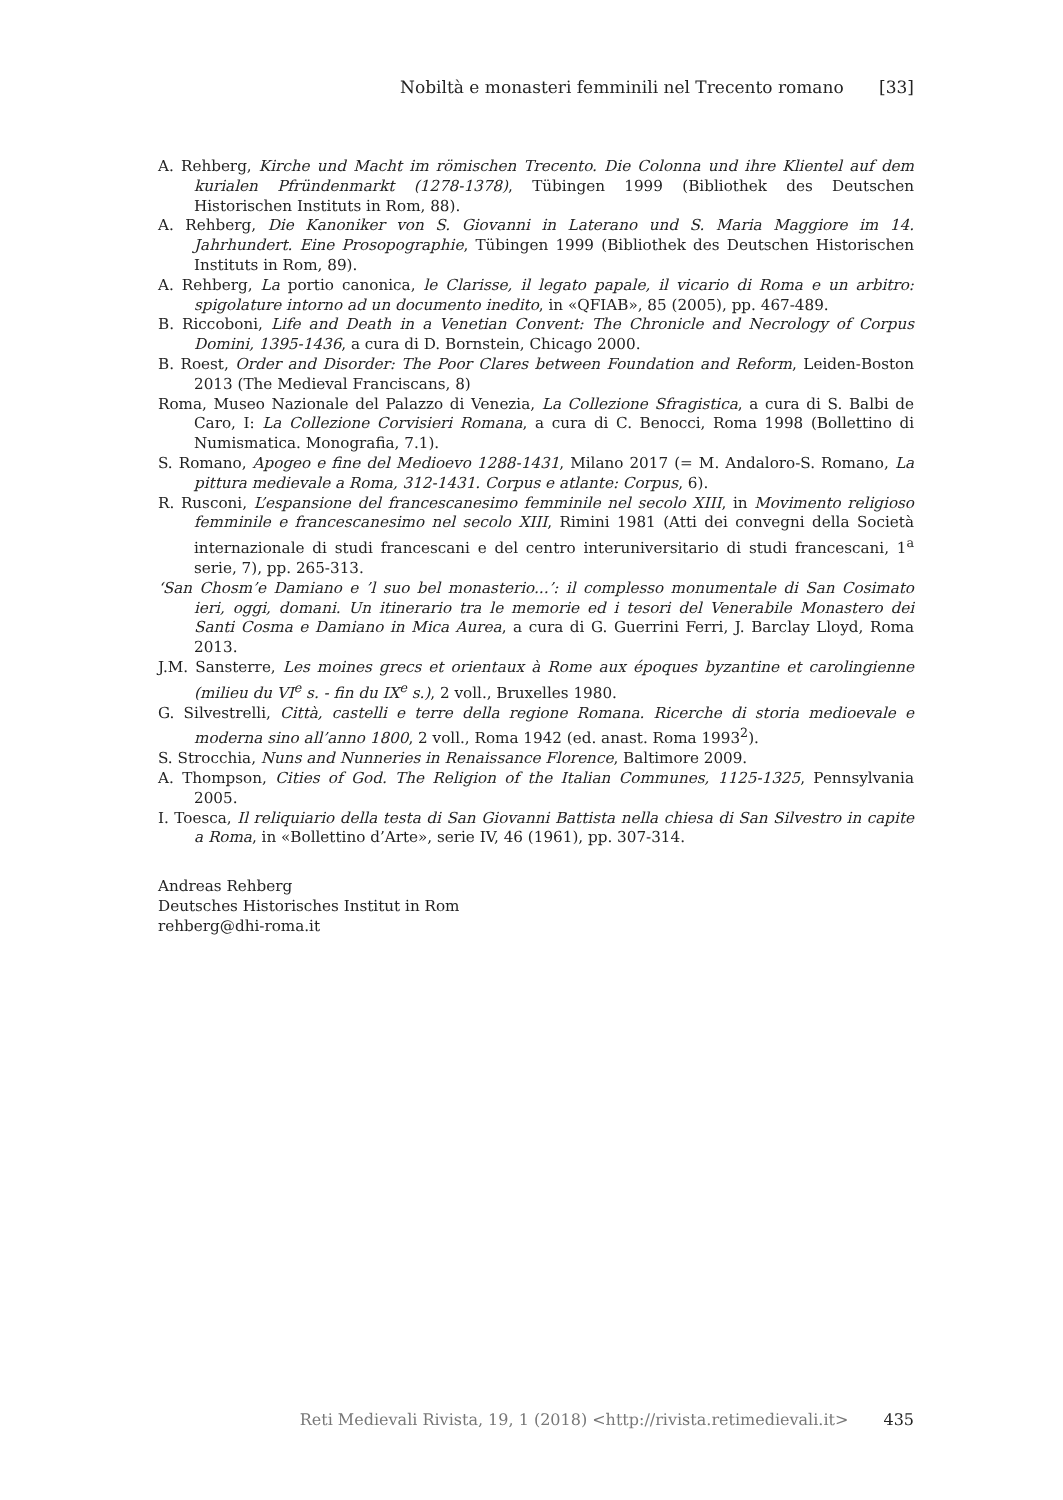Nobiltà e monasteri femminili nel Trecento romano [33]
A. Rehberg, Kirche und Macht im römischen Trecento. Die Colonna und ihre Klientel auf dem kurialen Pfründenmarkt (1278-1378), Tübingen 1999 (Bibliothek des Deutschen Historischen Instituts in Rom, 88).
A. Rehberg, Die Kanoniker von S. Giovanni in Laterano und S. Maria Maggiore im 14. Jahrhundert. Eine Prosopographie, Tübingen 1999 (Bibliothek des Deutschen Historischen Instituts in Rom, 89).
A. Rehberg, La portio canonica, le Clarisse, il legato papale, il vicario di Roma e un arbitro: spigolature intorno ad un documento inedito, in «QFIAB», 85 (2005), pp. 467-489.
B. Riccoboni, Life and Death in a Venetian Convent: The Chronicle and Necrology of Corpus Domini, 1395-1436, a cura di D. Bornstein, Chicago 2000.
B. Roest, Order and Disorder: The Poor Clares between Foundation and Reform, Leiden-Boston 2013 (The Medieval Franciscans, 8)
Roma, Museo Nazionale del Palazzo di Venezia, La Collezione Sfragistica, a cura di S. Balbi de Caro, I: La Collezione Corvisieri Romana, a cura di C. Benocci, Roma 1998 (Bollettino di Numismatica. Monografia, 7.1).
S. Romano, Apogeo e fine del Medioevo 1288-1431, Milano 2017 (= M. Andaloro-S. Romano, La pittura medievale a Roma, 312-1431. Corpus e atlante: Corpus, 6).
R. Rusconi, L’espansione del francescanesimo femminile nel secolo XIII, in Movimento religioso femminile e francescanesimo nel secolo XIII, Rimini 1981 (Atti dei convegni della Società internazionale di studi francescani e del centro interuniversitario di studi francescani, 1<sup>a</sup> serie, 7), pp. 265-313.
‘San Chosm’e Damiano e ’l suo bel monasterio...’: il complesso monumentale di San Cosimato ieri, oggi, domani. Un itinerario tra le memorie ed i tesori del Venerabile Monastero dei Santi Cosma e Damiano in Mica Aurea, a cura di G. Guerrini Ferri, J. Barclay Lloyd, Roma 2013.
J.M. Sansterre, Les moines grecs et orientaux à Rome aux époques byzantine et carolingienne (milieu du VI<sup>e</sup> s. - fin du IX<sup>e</sup> s.), 2 voll., Bruxelles 1980.
G. Silvestrelli, Città, castelli e terre della regione Romana. Ricerche di storia medioevale e moderna sino all’anno 1800, 2 voll., Roma 1942 (ed. anast. Roma 1993<sup>2</sup>).
S. Strocchia, Nuns and Nunneries in Renaissance Florence, Baltimore 2009.
A. Thompson, Cities of God. The Religion of the Italian Communes, 1125-1325, Pennsylvania 2005.
I. Toesca, Il reliquiario della testa di San Giovanni Battista nella chiesa di San Silvestro in capite a Roma, in «Bollettino d’Arte», serie IV, 46 (1961), pp. 307-314.
Andreas Rehberg
Deutsches Historisches Institut in Rom
rehberg@dhi-roma.it
Reti Medievali Rivista, 19, 1 (2018) <http://rivista.retimedievali.it> 435